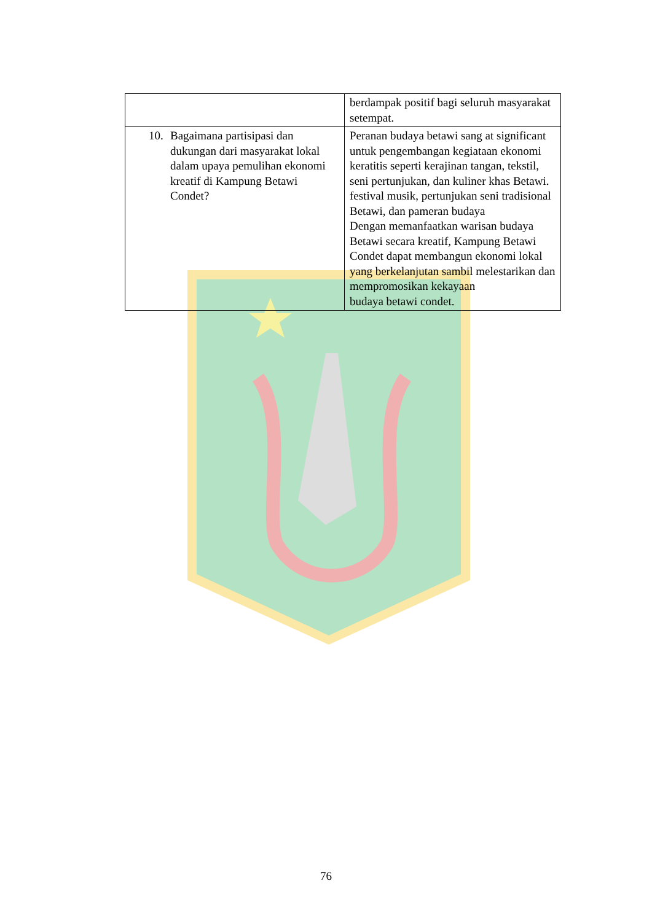| | berdampak positif bagi seluruh masyarakat setempat. |
| 10. Bagaimana partisipasi dan dukungan dari masyarakat lokal dalam upaya pemulihan ekonomi kreatif di Kampung Betawi Condet? | Peranan budaya betawi sang at significant untuk pengembangan kegiataan ekonomi keratitis seperti kerajinan tangan, tekstil, seni pertunjukan, dan kuliner khas Betawi. festival musik, pertunjukan seni tradisional Betawi, dan pameran budaya Dengan memanfaatkan warisan budaya Betawi secara kreatif, Kampung Betawi Condet dapat membangun ekonomi lokal yang berkelanjutan sambil melestarikan dan mempromosikan kekayaan budaya betawi condet. |
76